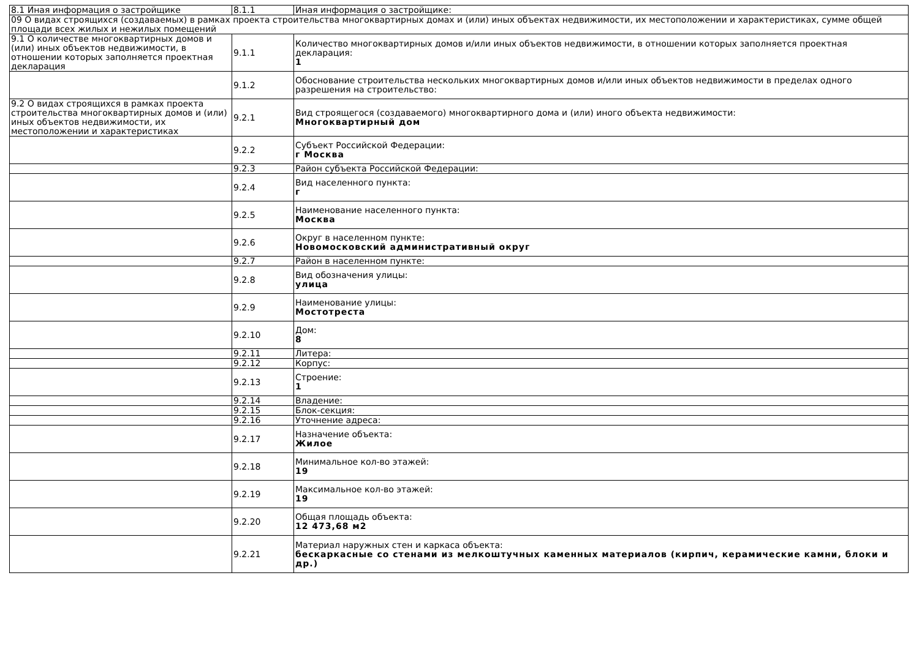| 8.1 Иная информация о застройщике | 8.1.1 | Иная информация о застройщике: |
| 09 О видах строящихся (создаваемых) в рамках проекта строительства многоквартирных домах и (или) иных объектах недвижимости, их местоположении и характеристиках, сумме общей площади всех жилых и нежилых помещений | | |
| 9.1 О количестве многоквартирных домов и (или) иных объектов недвижимости, в отношении которых заполняется проектная декларация | 9.1.1 | Количество многоквартирных домов и/или иных объектов недвижимости, в отношении которых заполняется проектная декларация: 1 |
| | 9.1.2 | Обоснование строительства нескольких многоквартирных домов и/или иных объектов недвижимости в пределах одного разрешения на строительство: |
| 9.2 О видах строящихся в рамках проекта строительства многоквартирных домов и (или) иных объектов недвижимости, их местоположении и характеристиках | 9.2.1 | Вид строящегося (создаваемого) многоквартирного дома и (или) иного объекта недвижимости: Многоквартирный дом |
| | 9.2.2 | Субъект Российской Федерации: г Москва |
| | 9.2.3 | Район субъекта Российской Федерации: |
| | 9.2.4 | Вид населенного пункта: г |
| | 9.2.5 | Наименование населенного пункта: Москва |
| | 9.2.6 | Округ в населенном пункте: Новомосковский административный округ |
| | 9.2.7 | Район в населенном пункте: |
| | 9.2.8 | Вид обозначения улицы: улица |
| | 9.2.9 | Наименование улицы: Мостотреста |
| | 9.2.10 | Дом: 8 |
| | 9.2.11 | Литера: |
| | 9.2.12 | Корпус: |
| | 9.2.13 | Строение: 1 |
| | 9.2.14 | Владение: |
| | 9.2.15 | Блок-секция: |
| | 9.2.16 | Уточнение адреса: |
| | 9.2.17 | Назначение объекта: Жилое |
| | 9.2.18 | Минимальное кол-во этажей: 19 |
| | 9.2.19 | Максимальное кол-во этажей: 19 |
| | 9.2.20 | Общая площадь объекта: 12 473,68 м2 |
| | 9.2.21 | Материал наружных стен и каркаса объекта: бескаркасные со стенами из мелкоштучных каменных материалов (кирпич, керамические камни, блоки и др.) |